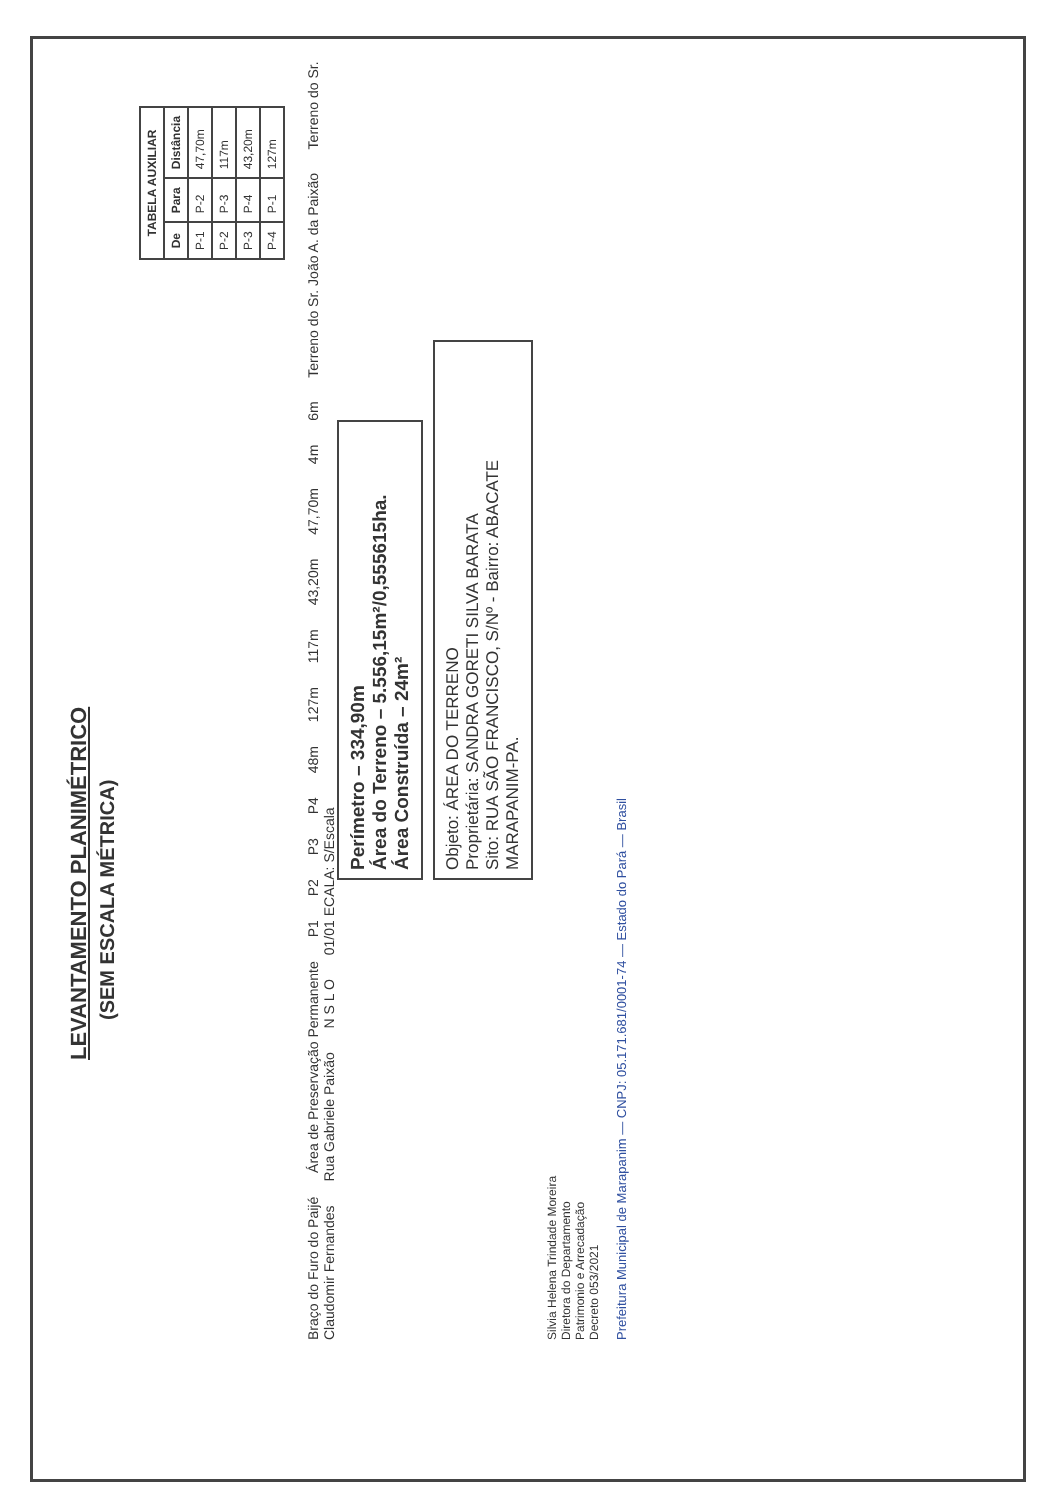LEVANTAMENTO PLANIMÉTRICO
(SEM ESCALA MÉTRICA)
| TABELA AUXILIAR | | |
| --- | --- | --- |
| De | Para | Distância |
| P-1 | P-2 | 47,70m |
| P-2 | P-3 | 117m |
| P-3 | P-4 | 43,20m |
| P-4 | P-1 | 127m |
Braço do Furo do Paijé Área de Preservação Permanente P1 P2 P3 P4 48m 127m 117m 43,20m 47,70m 4m 6m Terreno do Sr. João A. da Paixão Terreno do Sr. Claudomir Fernandes Rua Gabriele Paixão N S L O 01/01 ECALA: S/Escala
Perímetro – 334,90m
Área do Terreno – 5.556,15m²/0,555615ha.
Área Construída – 24m²
Objeto: ÁREA DO TERRENO
Proprietária: SANDRA GORETI SILVA BARATA
Sito: RUA SÃO FRANCISCO, S/Nº - Bairro: ABACATE
MARAPANIM-PA.
Silvia Helena Trindade Moreira
Diretora do Departamento
Patrimonio e Arrecadação
Decreto 053/2021
Prefeitura Municipal de Marapanim — CNPJ: 05.171.681/0001-74 — Estado do Pará — Brasil